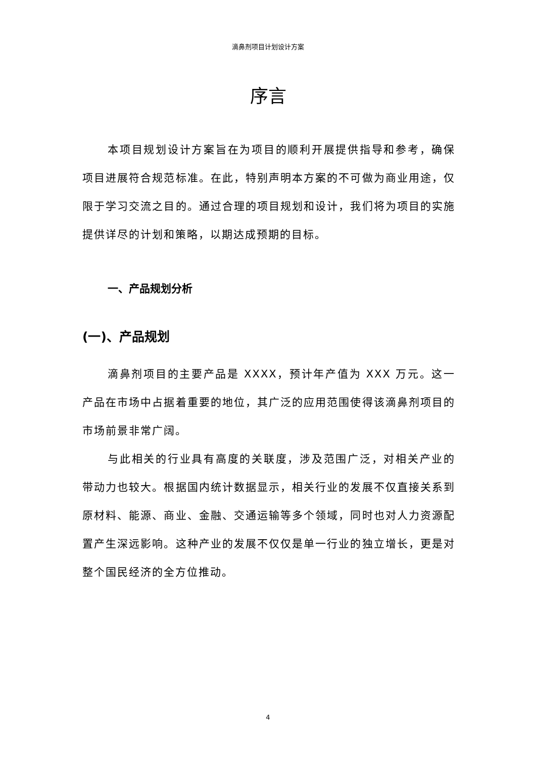滴鼻剂项目计划设计方案
序言
本项目规划设计方案旨在为项目的顺利开展提供指导和参考，确保项目进展符合规范标准。在此，特别声明本方案的不可做为商业用途，仅限于学习交流之目的。通过合理的项目规划和设计，我们将为项目的实施提供详尽的计划和策略，以期达成预期的目标。
一、产品规划分析
(一)、产品规划
滴鼻剂项目的主要产品是 XXXX，预计年产值为 XXX 万元。这一产品在市场中占据着重要的地位，其广泛的应用范围使得该滴鼻剂项目的市场前景非常广阔。
与此相关的行业具有高度的关联度，涉及范围广泛，对相关产业的带动力也较大。根据国内统计数据显示，相关行业的发展不仅直接关系到原材料、能源、商业、金融、交通运输等多个领域，同时也对人力资源配置产生深远影响。这种产业的发展不仅仅是单一行业的独立增长，更是对整个国民经济的全方位推动。
4